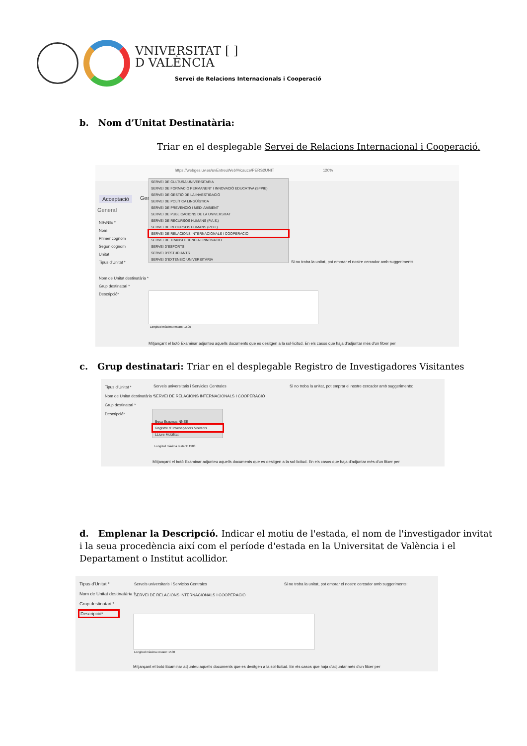VNIVERSITAT [ ]
D VALÈNCIA
Servei de Relacions Internacionals i Cooperació
b. Nom d’Unitat Destinatària:
Triar en el desplegable Servei de Relacions Internacional i Cooperació.
https://webges.uv.es/uvEntreuWeb/#/cauce/PERS2UNIT 120%
Acceptació Ger
General
NIF/NIE *
Nom
Primer cognom
Segon cognom
Unitat
Tipus d'Unitat *
Nom de Unitat destinatària *
Grup destinatari *
Descripció*
SERVEI DE CULTURA UNIVERSITARIA
SERVEI DE FORMACIÓ PERMANENT I INNOVACIÓ EDUCATIVA (SFPIE)
SERVEI DE GESTIÓ DE LA INVESTIGACIÓ
SERVEI DE POLÍTICA LINGÜÍSTICA
SERVEI DE PREVENCIÓ I MEDI AMBIENT
SERVEI DE PUBLICACIONS DE LA UNIVERSITAT
SERVEI DE RECURSOS HUMANS (P.A.S.)
SERVEI DE RECURSOS HUMANS (P.D.I.)
SERVEI DE RELACIONS INTERNACIONALS I COOPERACIÓ
SERVEI DE TRANSFERENCIA I INNOVACIO
SERVEI D'ESPORTS
SERVEI D'ESTUDIANTS
SERVEI D'EXTENSIÓ UNIVERSITÀRIA
Si no troba la unitat, pot emprar el nostre cercador amb suggeriments:
Longitud màxima restant: 1500
Mitjançant el botó Examinar adjunteu aquells documents que es desitgen a la sol·licitud. En els casos que haja d'adjuntar més d'un fitxer per
c. Grup destinatari: Triar en el desplegable Registro de Investigadores Visitantes
Tipus d'Unitat *
Nom de Unitat destinatària *
Grup destinatari *
Descripció*
Serveis universitaris i Servicios Centrales
SERVEI DE RELACIONS INTERNACIONALS I COOPERACIÓ
Si no troba la unitat, pot emprar el nostre cercador amb suggeriments:
Beca Erasmus NNEE
Registre d' Investigadors Visitants
LLiure Mobilitat
Longitud màxima restant: 1500
Mitjançant el botó Examinar adjunteu aquells documents que es desitgen a la sol·licitud. En els casos que haja d'adjuntar més d'un fitxer per
d. Emplenar la Descripció. Indicar el motiu de l'estada, el nom de l'investigador invitat i la seua procedència així com el període d'estada en la Universitat de València i el Departament o Institut acollidor.
Tipus d'Unitat *
Nom de Unitat destinatària *
Grup destinatari *
Descripció*
Serveis universitaris i Servicios Centrales
SERVEI DE RELACIONS INTERNACIONALS I COOPERACIÓ
Si no troba la unitat, pot emprar el nostre cercador amb suggeriments:
Longitud màxima restant: 1500
Mitjançant el botó Examinar adjunteu aquells documents que es desitgen a la sol·licitud. En els casos que haja d'adjuntar més d'un fitxer per